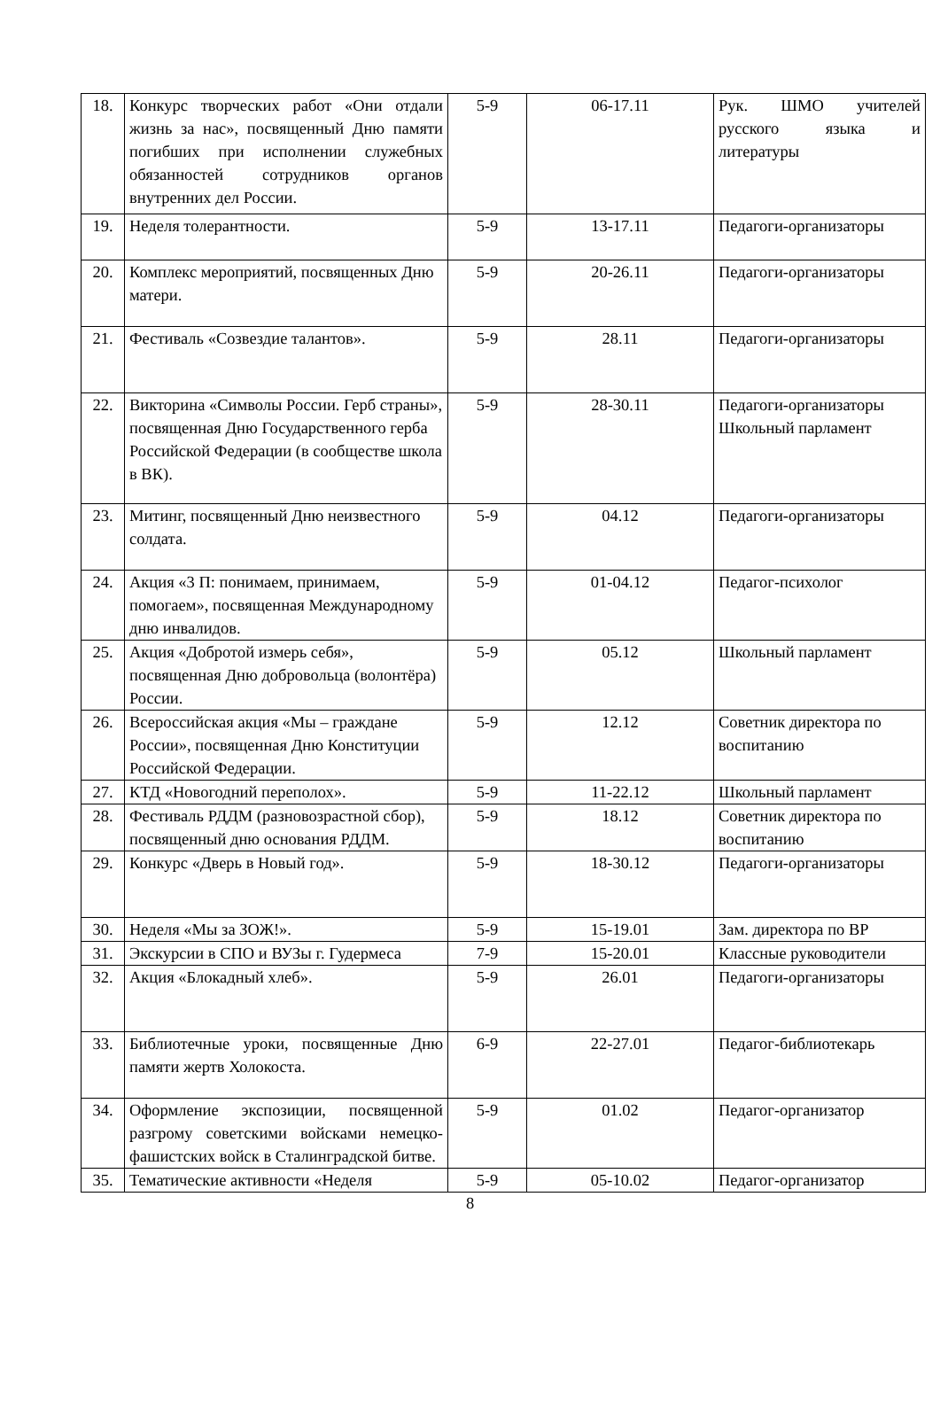| 18. | Конкурс творческих работ «Они отдали жизнь за нас», посвященный Дню памяти погибших при исполнении служебных обязанностей сотрудников органов внутренних дел России. | 5-9 | 06-17.11 | Рук. ШМО учителей русского языка и литературы |
| 19. | Неделя толерантности. | 5-9 | 13-17.11 | Педагоги-организаторы |
| 20. | Комплекс мероприятий, посвященных Дню матери. | 5-9 | 20-26.11 | Педагоги-организаторы |
| 21. | Фестиваль «Созвездие талантов». | 5-9 | 28.11 | Педагоги-организаторы |
| 22. | Викторина «Символы России. Герб страны», посвященная Дню Государственного герба Российской Федерации (в сообществе школа в ВК). | 5-9 | 28-30.11 | Педагоги-организаторы Школьный парламент |
| 23. | Митинг, посвященный Дню неизвестного солдата. | 5-9 | 04.12 | Педагоги-организаторы |
| 24. | Акция «3 П: понимаем, принимаем, помогаем», посвященная Международному дню инвалидов. | 5-9 | 01-04.12 | Педагог-психолог |
| 25. | Акция «Добротой измерь себя», посвященная Дню добровольца (волонтёра) России. | 5-9 | 05.12 | Школьный парламент |
| 26. | Всероссийская акция «Мы – граждане России», посвященная Дню Конституции Российской Федерации. | 5-9 | 12.12 | Советник директора по воспитанию |
| 27. | КТД «Новогодний переполох». | 5-9 | 11-22.12 | Школьный парламент |
| 28. | Фестиваль РДДМ (разновозрастной сбор), посвященный дню основания РДДМ. | 5-9 | 18.12 | Советник директора по воспитанию |
| 29. | Конкурс «Дверь в Новый год». | 5-9 | 18-30.12 | Педагоги-организаторы |
| 30. | Неделя «Мы за ЗОЖ!». | 5-9 | 15-19.01 | Зам. директора по ВР |
| 31. | Экскурсии в СПО и ВУЗы г. Гудермеса | 7-9 | 15-20.01 | Классные руководители |
| 32. | Акция «Блокадный хлеб». | 5-9 | 26.01 | Педагоги-организаторы |
| 33. | Библиотечные уроки, посвященные Дню памяти жертв Холокоста. | 6-9 | 22-27.01 | Педагог-библиотекарь |
| 34. | Оформление экспозиции, посвященной разгрому советскими войсками немецко-фашистских войск в Сталинградской битве. | 5-9 | 01.02 | Педагог-организатор |
| 35. | Тематические активности «Неделя | 5-9 | 05-10.02 | Педагог-организатор |
8